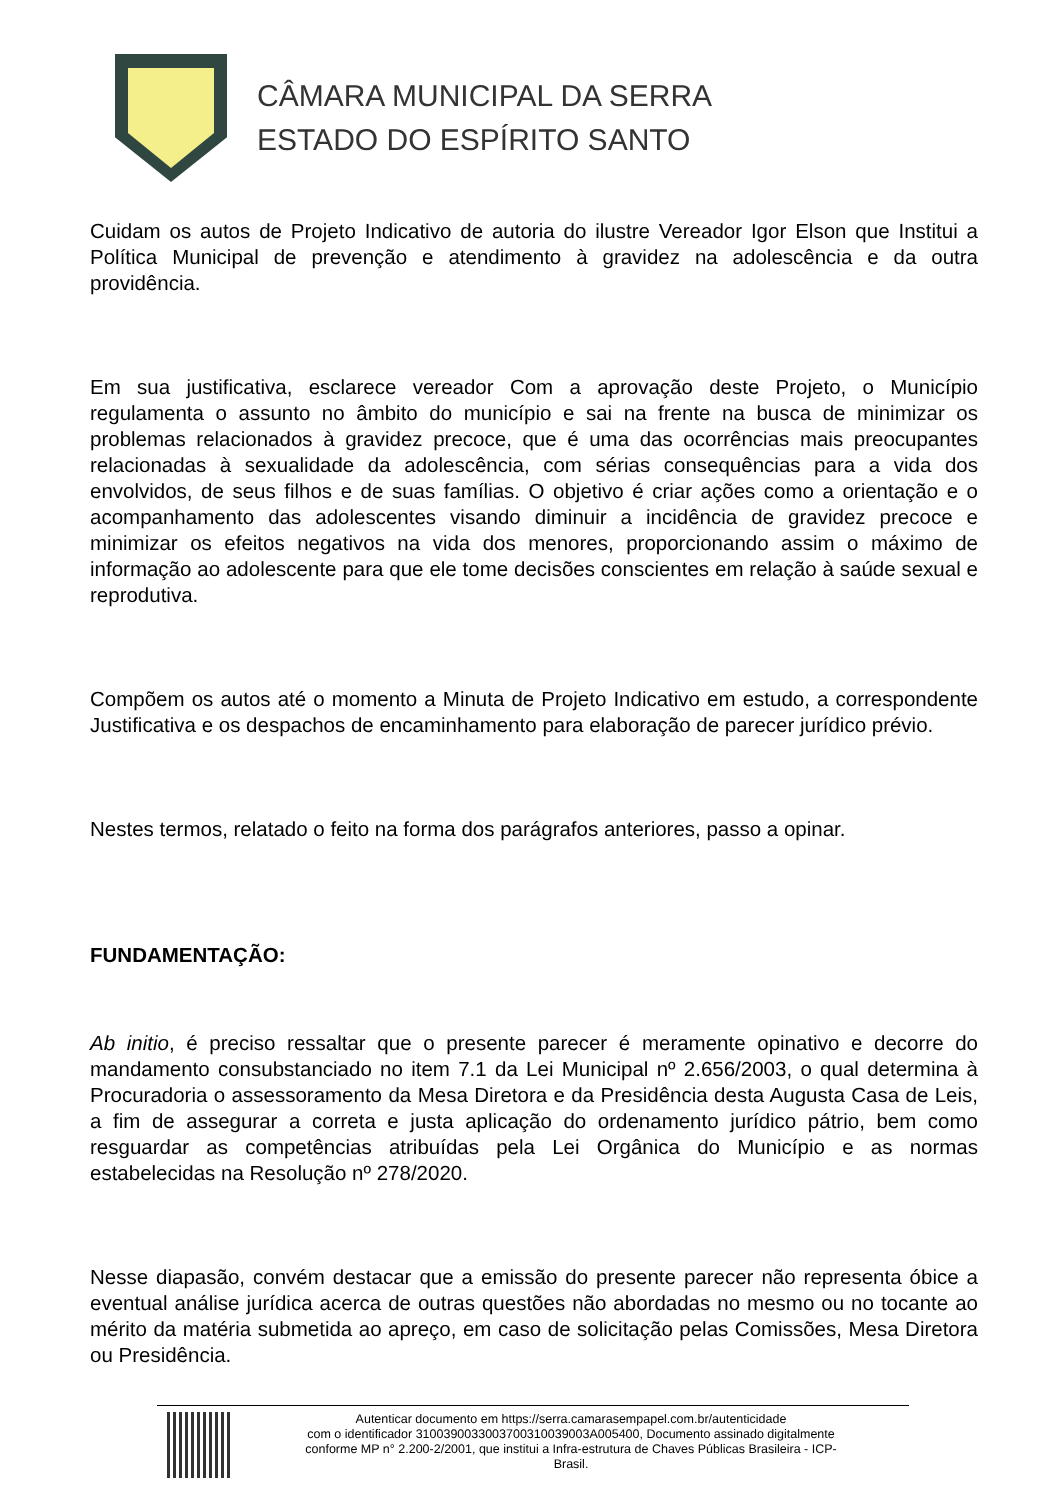CÂMARA MUNICIPAL DA SERRA
ESTADO DO ESPÍRITO SANTO
Cuidam os autos de Projeto Indicativo de autoria do ilustre Vereador Igor Elson que Institui a Política Municipal de prevenção e atendimento à gravidez na adolescência e da outra providência.
Em sua justificativa, esclarece vereador Com a aprovação deste Projeto, o Município regulamenta o assunto no âmbito do município e sai na frente na busca de minimizar os problemas relacionados à gravidez precoce, que é uma das ocorrências mais preocupantes relacionadas à sexualidade da adolescência, com sérias consequências para a vida dos envolvidos, de seus filhos e de suas famílias. O objetivo é criar ações como a orientação e o acompanhamento das adolescentes visando diminuir a incidência de gravidez precoce e minimizar os efeitos negativos na vida dos menores, proporcionando assim o máximo de informação ao adolescente para que ele tome decisões conscientes em relação à saúde sexual e reprodutiva.
Compõem os autos até o momento a Minuta de Projeto Indicativo em estudo, a correspondente Justificativa e os despachos de encaminhamento para elaboração de parecer jurídico prévio.
Nestes termos, relatado o feito na forma dos parágrafos anteriores, passo a opinar.
FUNDAMENTAÇÃO:
Ab initio, é preciso ressaltar que o presente parecer é meramente opinativo e decorre do mandamento consubstanciado no item 7.1 da Lei Municipal nº 2.656/2003, o qual determina à Procuradoria o assessoramento da Mesa Diretora e da Presidência desta Augusta Casa de Leis, a fim de assegurar a correta e justa aplicação do ordenamento jurídico pátrio, bem como resguardar as competências atribuídas pela Lei Orgânica do Município e as normas estabelecidas na Resolução nº 278/2020.
Nesse diapasão, convém destacar que a emissão do presente parecer não representa óbice a eventual análise jurídica acerca de outras questões não abordadas no mesmo ou no tocante ao mérito da matéria submetida ao apreço, em caso de solicitação pelas Comissões, Mesa Diretora ou Presidência.
Autenticar documento em https://serra.camarasempapel.com.br/autenticidade
com o identificador 3100390033003700310039003A005400, Documento assinado digitalmente
conforme MP n° 2.200-2/2001, que institui a Infra-estrutura de Chaves Públicas Brasileira - ICP-
Brasil.